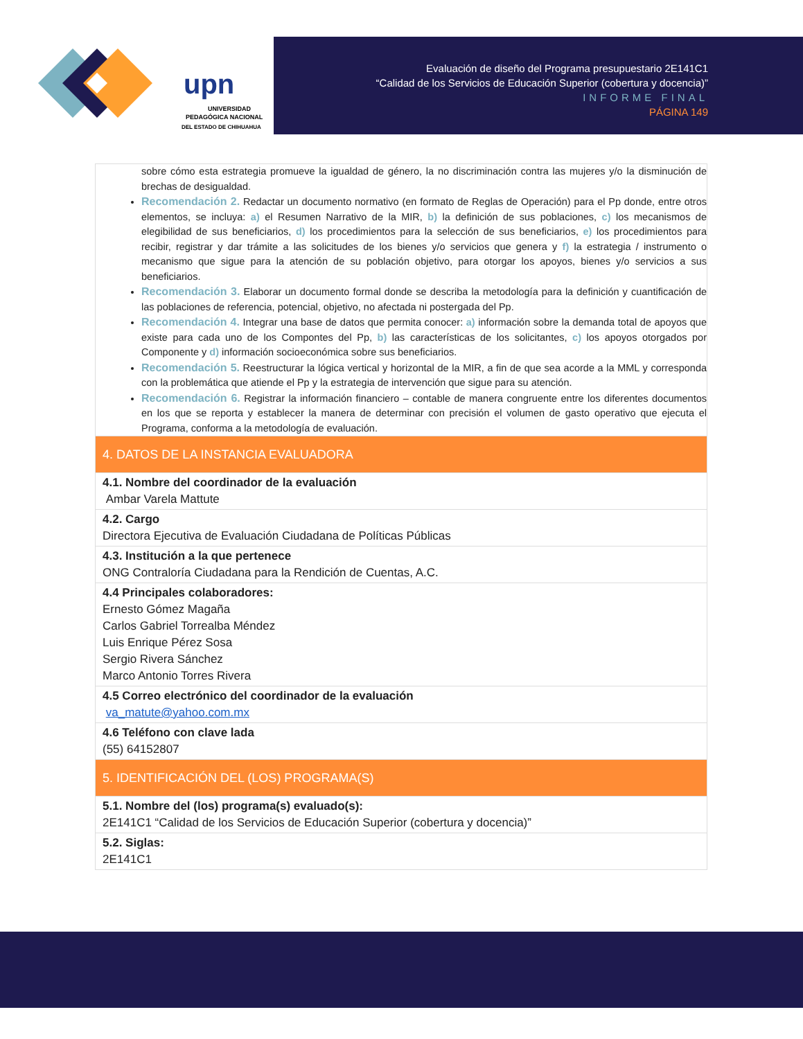upn
UNIVERSIDAD
PEDAGÓGICA NACIONAL
DEL ESTADO DE CHIHUAHUA
Evaluación de diseño del Programa presupuestario 2E141C1
“Calidad de los Servicios de Educación Superior (cobertura y docencia)”
INFORME FINAL
PÁGINA 149
| sobre cómo esta estrategia promueve la igualdad de género, la no discriminación contra las mujeres y/o la disminución de brechas de desigualdad. Recomendación 2. Redactar un documento normativo (en formato de Reglas de Operación) para el Pp donde, entre otros elementos, se incluya: a) el Resumen Narrativo de la MIR, b) la definición de sus poblaciones, c) los mecanismos de elegibilidad de sus beneficiarios, d) los procedimientos para la selección de sus beneficiarios, e) los procedimientos para recibir, registrar y dar trámite a las solicitudes de los bienes y/o servicios que genera y f) la estrategia / instrumento o mecanismo que sigue para la atención de su población objetivo, para otorgar los apoyos, bienes y/o servicios a sus beneficiarios. Recomendación 3. Elaborar un documento formal donde se describa la metodología para la definición y cuantificación de las poblaciones de referencia, potencial, objetivo, no afectada ni postergada del Pp. Recomendación 4. Integrar una base de datos que permita conocer: a) información sobre la demanda total de apoyos que existe para cada uno de los Compontes del Pp, b) las características de los solicitantes, c) los apoyos otorgados por Componente y d) información socioeconómica sobre sus beneficiarios. Recomendación 5. Reestructurar la lógica vertical y horizontal de la MIR, a fin de que sea acorde a la MML y corresponda con la problemática que atiende el Pp y la estrategia de intervención que sigue para su atención. Recomendación 6. Registrar la información financiero – contable de manera congruente entre los diferentes documentos en los que se reporta y establecer la manera de determinar con precisión el volumen de gasto operativo que ejecuta el Programa, conforma a la metodología de evaluación. |
| 4. DATOS DE LA INSTANCIA EVALUADORA |
| 4.1. Nombre del coordinador de la evaluación Ambar Varela Mattute |
| 4.2. Cargo Directora Ejecutiva de Evaluación Ciudadana de Políticas Públicas |
| 4.3. Institución a la que pertenece ONG Contraloría Ciudadana para la Rendición de Cuentas, A.C. |
| 4.4 Principales colaboradores: Ernesto Gómez Magaña Carlos Gabriel Torrealba Méndez Luis Enrique Pérez Sosa Sergio Rivera Sánchez Marco Antonio Torres Rivera |
| 4.5 Correo electrónico del coordinador de la evaluación va_matute@yahoo.com.mx |
| 4.6 Teléfono con clave lada (55) 64152807 |
| 5. IDENTIFICACIÓN DEL (LOS) PROGRAMA(S) |
| 5.1. Nombre del (los) programa(s) evaluado(s): 2E141C1 “Calidad de los Servicios de Educación Superior (cobertura y docencia)” |
| 5.2. Siglas: 2E141C1 |